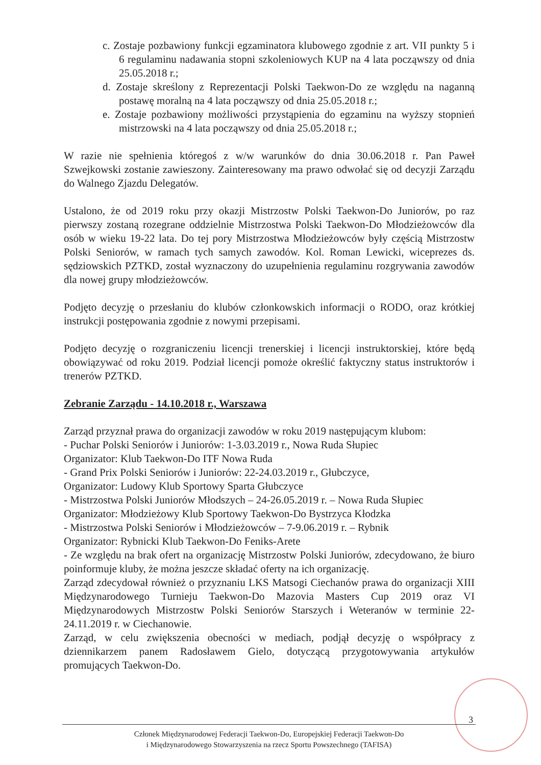c. Zostaje pozbawiony funkcji egzaminatora klubowego zgodnie z art. VII punkty 5 i 6 regulaminu nadawania stopni szkoleniowych KUP na 4 lata począwszy od dnia 25.05.2018 r.;
d. Zostaje skreślony z Reprezentacji Polski Taekwon-Do ze względu na naganną postawę moralną na 4 lata począwszy od dnia 25.05.2018 r.;
e. Zostaje pozbawiony możliwości przystąpienia do egzaminu na wyższy stopnień mistrzowski na 4 lata począwszy od dnia 25.05.2018 r.;
W razie nie spełnienia któregoś z w/w warunków do dnia 30.06.2018 r. Pan Paweł Szwejkowski zostanie zawieszony. Zainteresowany ma prawo odwołać się od decyzji Zarządu do Walnego Zjazdu Delegatów.
Ustalono, że od 2019 roku przy okazji Mistrzostw Polski Taekwon-Do Juniorów, po raz pierwszy zostaną rozegrane oddzielnie Mistrzostwa Polski Taekwon-Do Młodzieżowców dla osób w wieku 19-22 lata. Do tej pory Mistrzostwa Młodzieżowców były częścią Mistrzostw Polski Seniorów, w ramach tych samych zawodów. Kol. Roman Lewicki, wiceprezes ds. sędziowskich PZTKD, został wyznaczony do uzupełnienia regulaminu rozgrywania zawodów dla nowej grupy młodzieżowców.
Podjęto decyzję o przesłaniu do klubów członkowskich informacji o RODO, oraz krótkiej instrukcji postępowania zgodnie z nowymi przepisami.
Podjęto decyzję o rozgraniczeniu licencji trenerskiej i licencji instruktorskiej, które będą obowiązywać od roku 2019. Podział licencji pomoże określić faktyczny status instruktorów i trenerów PZTKD.
Zebranie Zarządu - 14.10.2018 r., Warszawa
Zarząd przyznał prawa do organizacji zawodów w roku 2019 następującym klubom:
- Puchar Polski Seniorów i Juniorów: 1-3.03.2019 r., Nowa Ruda Słupiec
Organizator: Klub Taekwon-Do ITF Nowa Ruda
- Grand Prix Polski Seniorów i Juniorów: 22-24.03.2019 r., Głubczyce,
Organizator: Ludowy Klub Sportowy Sparta Głubczyce
- Mistrzostwa Polski Juniorów Młodszych – 24-26.05.2019 r. – Nowa Ruda Słupiec
Organizator: Młodzieżowy Klub Sportowy Taekwon-Do Bystrzyca Kłodzka
- Mistrzostwa Polski Seniorów i Młodzieżowców – 7-9.06.2019 r. – Rybnik
Organizator: Rybnicki Klub Taekwon-Do Feniks-Arete
- Ze względu na brak ofert na organizację Mistrzostw Polski Juniorów, zdecydowano, że biuro poinformuje kluby, że można jeszcze składać oferty na ich organizację.
Zarząd zdecydował również o przyznaniu LKS Matsogi Ciechanów prawa do organizacji XIII Międzynarodowego Turnieju Taekwon-Do Mazovia Masters Cup 2019 oraz VI Międzynarodowych Mistrzostw Polski Seniorów Starszych i Weteranów w terminie 22-24.11.2019 r. w Ciechanowie.
Zarząd, w celu zwiększenia obecności w mediach, podjął decyzję o współpracy z dziennikarzem panem Radosławem Gielo, dotyczącą przygotowywania artykułów promujących Taekwon-Do.
3
Członek Międzynarodowej Federacji Taekwon-Do, Europejskiej Federacji Taekwon-Do
i Międzynarodowego Stowarzyszenia na rzecz Sportu Powszechnego (TAFISA)